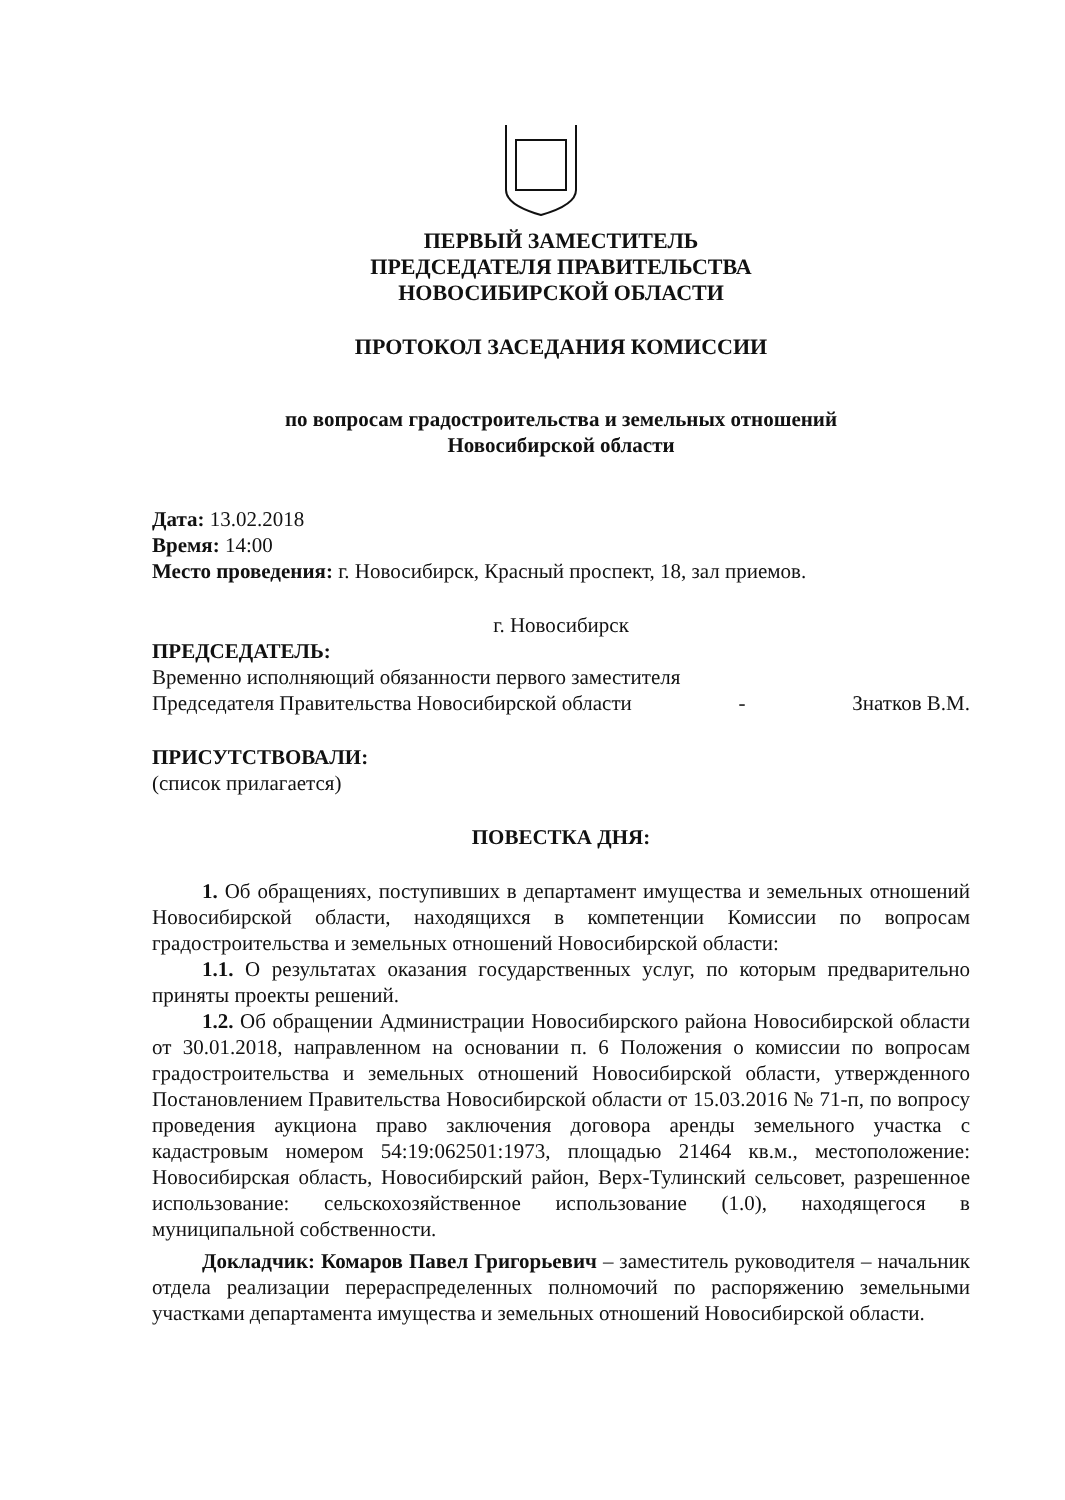ПЕРВЫЙ ЗАМЕСТИТЕЛЬ
ПРЕДСЕДАТЕЛЯ ПРАВИТЕЛЬСТВА
НОВОСИБИРСКОЙ ОБЛАСТИ
ПРОТОКОЛ ЗАСЕДАНИЯ КОМИССИИ
по вопросам градостроительства и земельных отношений
Новосибирской области
Дата: 13.02.2018
Время: 14:00
Место проведения: г. Новосибирск, Красный проспект, 18, зал приемов.
г. Новосибирск
ПРЕДСЕДАТЕЛЬ:
Временно исполняющий обязанности первого заместителя
Председателя Правительства Новосибирской области - Знатков В.М.
ПРИСУТСТВОВАЛИ:
(список прилагается)
ПОВЕСТКА ДНЯ:
1. Об обращениях, поступивших в департамент имущества и земельных отношений Новосибирской области, находящихся в компетенции Комиссии по вопросам градостроительства и земельных отношений Новосибирской области:
1.1. О результатах оказания государственных услуг, по которым предварительно приняты проекты решений.
1.2. Об обращении Администрации Новосибирского района Новосибирской области от 30.01.2018, направленном на основании п. 6 Положения о комиссии по вопросам градостроительства и земельных отношений Новосибирской области, утвержденного Постановлением Правительства Новосибирской области от 15.03.2016 № 71-п, по вопросу проведения аукциона право заключения договора аренды земельного участка с кадастровым номером 54:19:062501:1973, площадью 21464 кв.м., местоположение: Новосибирская область, Новосибирский район, Верх-Тулинский сельсовет, разрешенное использование: сельскохозяйственное использование (1.0), находящегося в муниципальной собственности.
Докладчик: Комаров Павел Григорьевич – заместитель руководителя – начальник отдела реализации перераспределенных полномочий по распоряжению земельными участками департамента имущества и земельных отношений Новосибирской области.